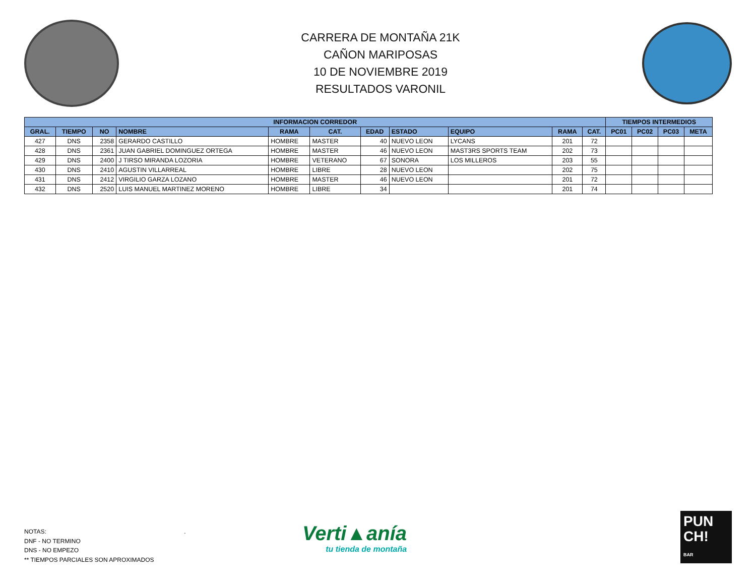CARRERA DE MONTAÑA 21K
CAÑON MARIPOSAS
10 DE NOVIEMBRE 2019
RESULTADOS VARONIL
| INFORMACION CORREDOR | | | | | | | | | | | TIEMPOS INTERMEDIOS | | | |
| --- | --- | --- | --- | --- | --- | --- | --- | --- | --- | --- | --- | --- | --- | --- |
| GRAL. | TIEMPO | NO | NOMBRE | RAMA | CAT. | EDAD | ESTADO | EQUIPO | RAMA | CAT. | PC01 | PC02 | PC03 | META |
| 427 | DNS | 2358 | GERARDO CASTILLO | HOMBRE | MASTER | 40 | NUEVO LEON | LYCANS | 201 | 72 | | | | |
| 428 | DNS | 2361 | JUAN GABRIEL DOMINGUEZ ORTEGA | HOMBRE | MASTER | 46 | NUEVO LEON | MAST3RS SPORTS TEAM | 202 | 73 | | | | |
| 429 | DNS | 2400 | J TIRSO MIRANDA LOZORIA | HOMBRE | VETERANO | 67 | SONORA | LOS MILLEROS | 203 | 55 | | | | |
| 430 | DNS | 2410 | AGUSTIN VILLARREAL | HOMBRE | LIBRE | 28 | NUEVO LEON | | 202 | 75 | | | | |
| 431 | DNS | 2412 | VIRGILIO GARZA LOZANO | HOMBRE | MASTER | 46 | NUEVO LEON | | 201 | 72 | | | | |
| 432 | DNS | 2520 | LUIS MANUEL MARTINEZ MORENO | HOMBRE | LIBRE | 34 | | | 201 | 74 | | | | |
NOTAS: .
DNF - NO TERMINO
DNS - NO EMPEZO
** TIEMPOS PARCIALES SON APROXIMADOS
Verti▲anía
tu tienda de montaña
PUN
CH!
BAR